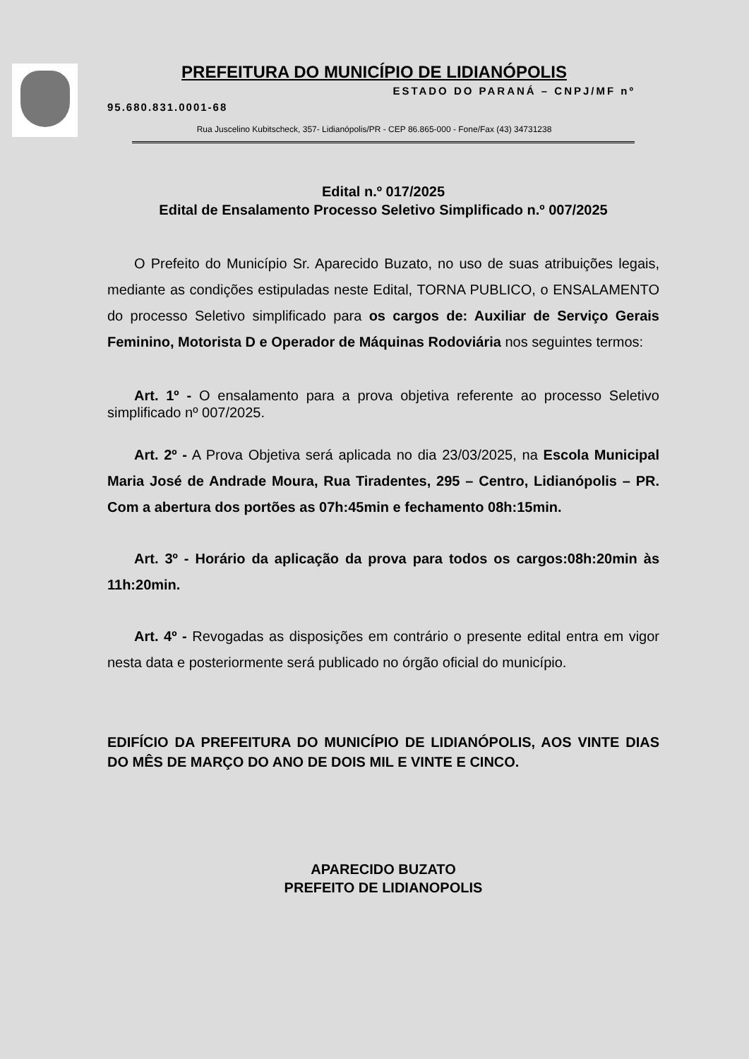PREFEITURA DO MUNICÍPIO DE LIDIANÓPOLIS
ESTADO DO PARANÁ – CNPJ/MF nº
95.680.831.0001-68
Rua Juscelino Kubitscheck, 357- Lidianópolis/PR - CEP 86.865-000 - Fone/Fax (43) 34731238
Edital n.º 017/2025
Edital de Ensalamento Processo Seletivo Simplificado n.º 007/2025
O Prefeito do Município Sr. Aparecido Buzato, no uso de suas atribuições legais, mediante as condições estipuladas neste Edital, TORNA PUBLICO, o ENSALAMENTO do processo Seletivo simplificado para os cargos de: Auxiliar de Serviço Gerais Feminino, Motorista D e Operador de Máquinas Rodoviária nos seguintes termos:
Art. 1º - O ensalamento para a prova objetiva referente ao processo Seletivo simplificado nº 007/2025.
Art. 2º - A Prova Objetiva será aplicada no dia 23/03/2025, na Escola Municipal Maria José de Andrade Moura, Rua Tiradentes, 295 – Centro, Lidianópolis – PR. Com a abertura dos portões as 07h:45min e fechamento 08h:15min.
Art. 3º - Horário da aplicação da prova para todos os cargos:08h:20min às 11h:20min.
Art. 4º - Revogadas as disposições em contrário o presente edital entra em vigor nesta data e posteriormente será publicado no órgão oficial do município.
EDIFÍCIO DA PREFEITURA DO MUNICÍPIO DE LIDIANÓPOLIS, AOS VINTE DIAS DO MÊS DE MARÇO DO ANO DE DOIS MIL E VINTE E CINCO.
APARECIDO BUZATO
PREFEITO DE LIDIANOPOLIS